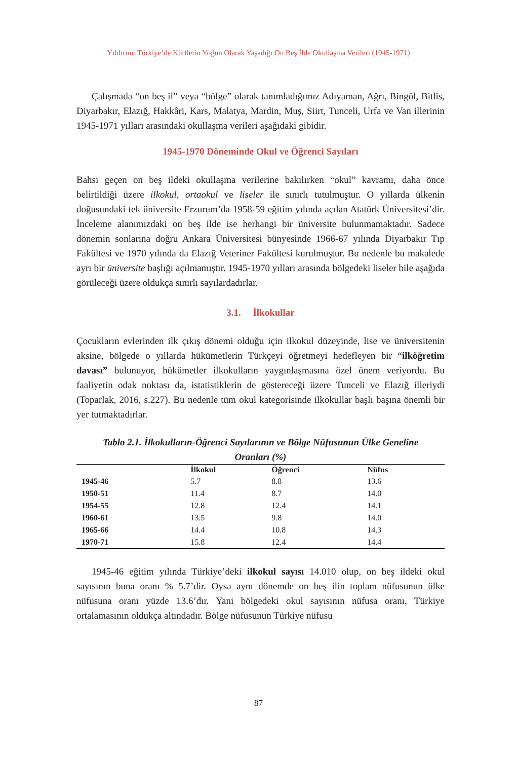Yıldırım: Türkiye’de Kürtlerin Yoğun Olarak Yaşadığı On Beş İlde Okullaşma Verileri (1945-1971)
Çalışmada “on beş il” veya “bölge” olarak tanımladığımız Adıyaman, Ağrı, Bingöl, Bitlis, Diyarbakır, Elazığ, Hakkâri, Kars, Malatya, Mardin, Muş, Siirt, Tunceli, Urfa ve Van illerinin 1945-1971 yılları arasındaki okullaşma verileri aşağıdaki gibidir.
1945-1970 Döneminde Okul ve Öğrenci Sayıları
Bahsi geçen on beş ildeki okullaşma verilerine bakılırken “okul” kavramı, daha önce belirtildiği üzere ilkokul, ortaokul ve liseler ile sınırlı tutulmuştur. O yıllarda ülkenin doğusundaki tek üniversite Erzurum’da 1958-59 eğitim yılında açılan Atatürk Üniversitesi’dir. İnceleme alanımızdaki on beş ilde ise herhangi bir üniversite bulunmamaktadır. Sadece dönemin sonlarına doğru Ankara Üniversitesi bünyesinde 1966-67 yılında Diyarbakır Tıp Fakültesi ve 1970 yılında da Elazığ Veteriner Fakültesi kurulmuştur. Bu nedenle bu makalede ayrı bir üniversite başlığı açılmamıştır. 1945-1970 yılları arasında bölgedeki liseler bile aşağıda görüleceği üzere oldukça sınırlı sayılardadırlar.
3.1. İlkokullar
Çocukların evlerinden ilk çıkış dönemi olduğu için ilkokul düzeyinde, lise ve üniversitenin aksine, bölgede o yıllarda hükümetlerin Türkçeyi öğretmeyi hedefleyen bir “ilköğretim davası” bulunuyor, hükümetler ilkokulların yaygınlaşmasına özel önem veriyordu. Bu faaliyetin odak noktası da, istatistiklerin de göstereceği üzere Tunceli ve Elazığ illeriydi (Toparlak, 2016, s.227). Bu nedenle tüm okul kategorisinde ilkokullar başlı başına önemli bir yer tutmaktadırlar.
Tablo 2.1. İlkokulların-Öğrenci Sayılarının ve Bölge Nüfusunun Ülke Geneline Oranları (%)
| | İlkokul | Öğrenci | Nüfus |
| --- | --- | --- | --- |
| 1945-46 | 5.7 | 8.8 | 13.6 |
| 1950-51 | 11.4 | 8.7 | 14.0 |
| 1954-55 | 12.8 | 12.4 | 14.1 |
| 1960-61 | 13.5 | 9.8 | 14.0 |
| 1965-66 | 14.4 | 10.8 | 14.3 |
| 1970-71 | 15.8 | 12.4 | 14.4 |
1945-46 eğitim yılında Türkiye’deki ilkokul sayısı 14.010 olup, on beş ildeki okul sayısının buna oranı % 5.7’dir. Oysa aynı dönemde on beş ilin toplam nüfusunun ülke nüfusuna oranı yüzde 13.6’dır. Yani bölgedeki okul sayısının nüfusa oranı, Türkiye ortalamasının oldukça altındadır. Bölge nüfusunun Türkiye nüfusu
87